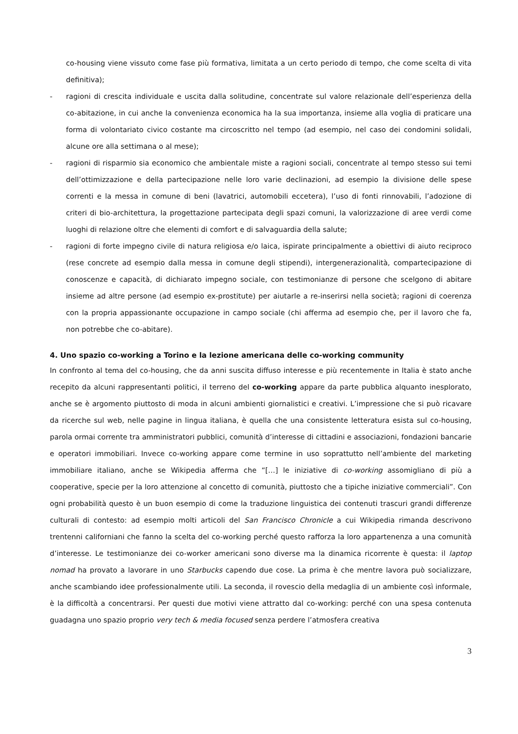co-housing viene vissuto come fase più formativa, limitata a un certo periodo di tempo, che come scelta di vita definitiva);
- ragioni di crescita individuale e uscita dalla solitudine, concentrate sul valore relazionale dell’esperienza della co-abitazione, in cui anche la convenienza economica ha la sua importanza, insieme alla voglia di praticare una forma di volontariato civico costante ma circoscritto nel tempo (ad esempio, nel caso dei condomini solidali, alcune ore alla settimana o al mese);
- ragioni di risparmio sia economico che ambientale miste a ragioni sociali, concentrate al tempo stesso sui temi dell’ottimizzazione e della partecipazione nelle loro varie declinazioni, ad esempio la divisione delle spese correnti e la messa in comune di beni (lavatrici, automobili eccetera), l’uso di fonti rinnovabili, l’adozione di criteri di bio-architettura, la progettazione partecipata degli spazi comuni, la valorizzazione di aree verdi come luoghi di relazione oltre che elementi di comfort e di salvaguardia della salute;
- ragioni di forte impegno civile di natura religiosa e/o laica, ispirate principalmente a obiettivi di aiuto reciproco (rese concrete ad esempio dalla messa in comune degli stipendi), intergenerazionalità, compartecipazione di conoscenze e capacità, di dichiarato impegno sociale, con testimonianze di persone che scelgono di abitare insieme ad altre persone (ad esempio ex-prostitute) per aiutarle a re-inserirsi nella società; ragioni di coerenza con la propria appassionante occupazione in campo sociale (chi afferma ad esempio che, per il lavoro che fa, non potrebbe che co-abitare).
4. Uno spazio co-working a Torino e la lezione americana delle co-working community
In confronto al tema del co-housing, che da anni suscita diffuso interesse e più recentemente in Italia è stato anche recepito da alcuni rappresentanti politici, il terreno del co-working appare da parte pubblica alquanto inesplorato, anche se è argomento piuttosto di moda in alcuni ambienti giornalistici e creativi. L’impressione che si può ricavare da ricerche sul web, nelle pagine in lingua italiana, è quella che una consistente letteratura esista sul co-housing, parola ormai corrente tra amministratori pubblici, comunità d’interesse di cittadini e associazioni, fondazioni bancarie e operatori immobiliari. Invece co-working appare come termine in uso soprattutto nell’ambiente del marketing immobiliare italiano, anche se Wikipedia afferma che “[…] le iniziative di co-working assomigliano di più a cooperative, specie per la loro attenzione al concetto di comunità, piuttosto che a tipiche iniziative commerciali”. Con ogni probabilità questo è un buon esempio di come la traduzione linguistica dei contenuti trascuri grandi differenze culturali di contesto: ad esempio molti articoli del San Francisco Chronicle a cui Wikipedia rimanda descrivono trentenni californiani che fanno la scelta del co-working perché questo rafforza la loro appartenenza a una comunità d’interesse. Le testimonianze dei co-worker americani sono diverse ma la dinamica ricorrente è questa: il laptop nomad ha provato a lavorare in uno Starbucks capendo due cose. La prima è che mentre lavora può socializzare, anche scambiando idee professionalmente utili. La seconda, il rovescio della medaglia di un ambiente così informale, è la difficoltà a concentrarsi. Per questi due motivi viene attratto dal co-working: perché con una spesa contenuta guadagna uno spazio proprio very tech & media focused senza perdere l’atmosfera creativa
3